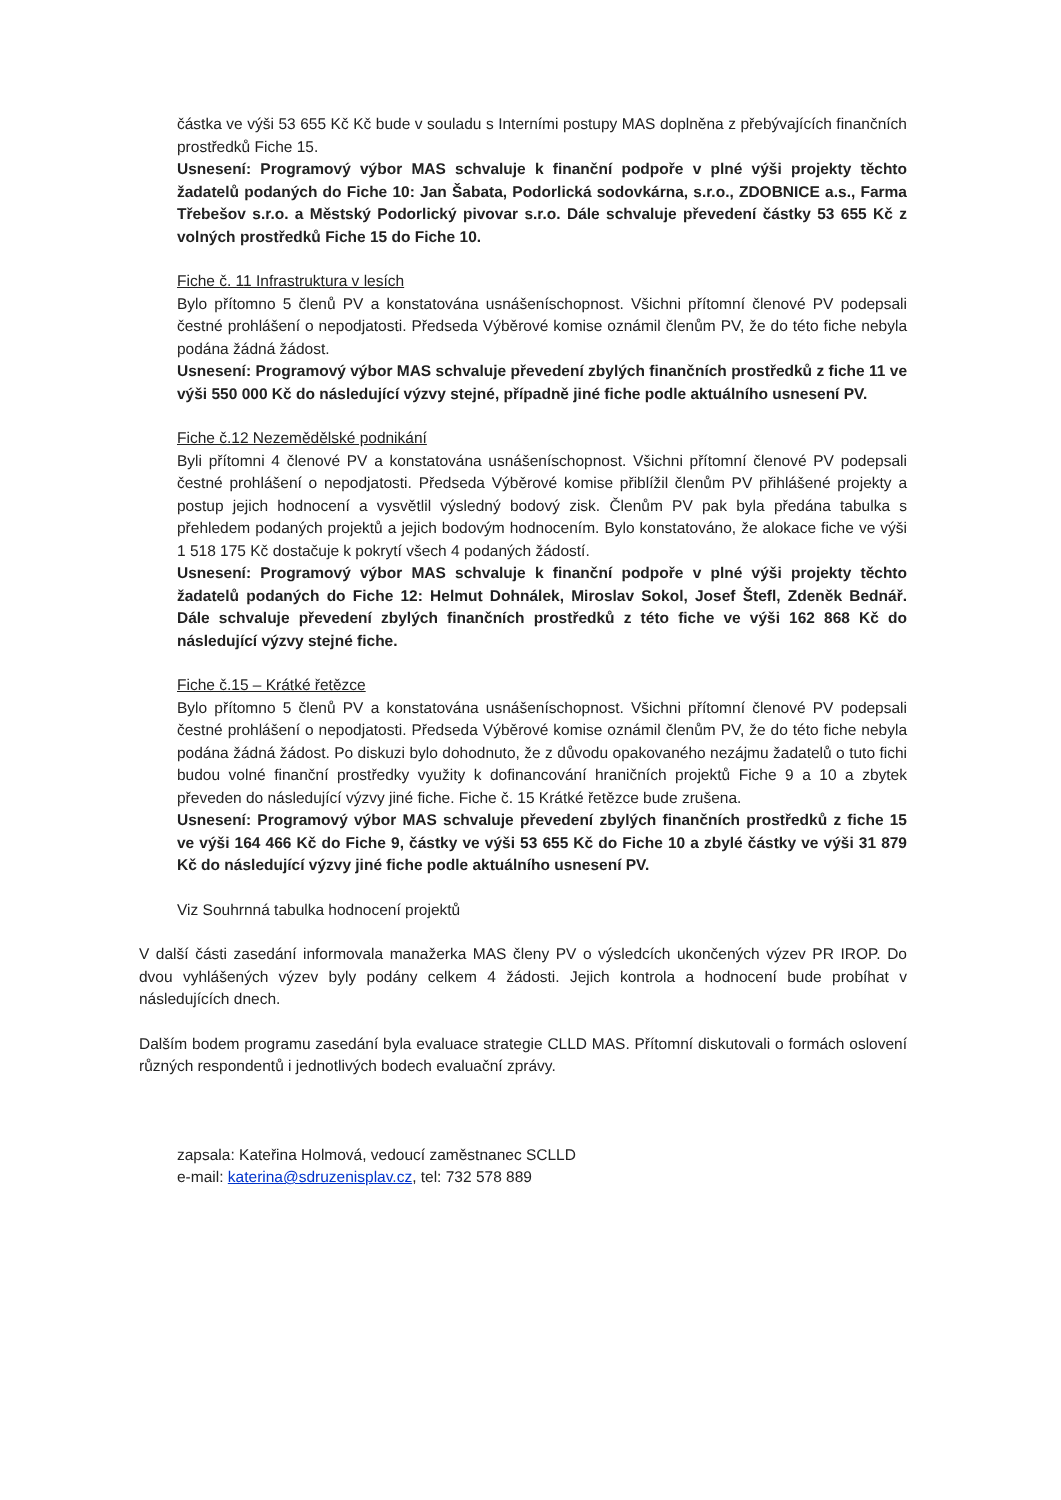částka ve výši 53 655 Kč Kč bude v souladu s Interními postupy MAS doplněna z přebývajících finančních prostředků Fiche 15.
Usnesení: Programový výbor MAS schvaluje k finanční podpoře v plné výši projekty těchto žadatelů podaných do Fiche 10: Jan Šabata, Podorlická sodovkárna, s.r.o., ZDOBNICE a.s., Farma Třebešov s.r.o. a Městský Podorlický pivovar s.r.o. Dále schvaluje převedení částky 53 655 Kč z volných prostředků Fiche 15 do Fiche 10.
Fiche č. 11 Infrastruktura v lesích
Bylo přítomno 5 členů PV a konstatována usnášeníschopnost. Všichni přítomní členové PV podepsali čestné prohlášení o nepodjatosti. Předseda Výběrové komise oznámil členům PV, že do této fiche nebyla podána žádná žádost.
Usnesení: Programový výbor MAS schvaluje převedení zbylých finančních prostředků z fiche 11 ve výši 550 000 Kč do následující výzvy stejné, případně jiné fiche podle aktuálního usnesení PV.
Fiche č.12 Nezemědělské podnikání
Byli přítomni 4 členové PV a konstatována usnášeníschopnost. Všichni přítomní členové PV podepsali čestné prohlášení o nepodjatosti. Předseda Výběrové komise přiblížil členům PV přihlášené projekty a postup jejich hodnocení a vysvětlil výsledný bodový zisk. Členům PV pak byla předána tabulka s přehledem podaných projektů a jejich bodovým hodnocením. Bylo konstatováno, že alokace fiche ve výši 1 518 175 Kč dostačuje k pokrytí všech 4 podaných žádostí.
Usnesení: Programový výbor MAS schvaluje k finanční podpoře v plné výši projekty těchto žadatelů podaných do Fiche 12: Helmut Dohnálek, Miroslav Sokol, Josef Štefl, Zdeněk Bednář. Dále schvaluje převedení zbylých finančních prostředků z této fiche ve výši 162 868 Kč do následující výzvy stejné fiche.
Fiche č.15 – Krátké řetězce
Bylo přítomno 5 členů PV a konstatována usnášeníschopnost. Všichni přítomní členové PV podepsali čestné prohlášení o nepodjatosti. Předseda Výběrové komise oznámil členům PV, že do této fiche nebyla podána žádná žádost. Po diskuzi bylo dohodnuto, že z důvodu opakovaného nezájmu žadatelů o tuto fichi budou volné finanční prostředky využity k dofinancování hraničních projektů Fiche 9 a 10 a zbytek převeden do následující výzvy jiné fiche. Fiche č. 15 Krátké řetězce bude zrušena.
Usnesení: Programový výbor MAS schvaluje převedení zbylých finančních prostředků z fiche 15 ve výši 164 466 Kč do Fiche 9, částky ve výši 53 655 Kč do Fiche 10 a zbylé částky ve výši 31 879 Kč do následující výzvy jiné fiche podle aktuálního usnesení PV.
Viz Souhrnná tabulka hodnocení projektů
V další části zasedání informovala manažerka MAS členy PV o výsledcích ukončených výzev PR IROP. Do dvou vyhlášených výzev byly podány celkem 4 žádosti. Jejich kontrola a hodnocení bude probíhat v následujících dnech.
Dalším bodem programu zasedání byla evaluace strategie CLLD MAS. Přítomní diskutovali o formách oslovení různých respondentů i jednotlivých bodech evaluační zprávy.
zapsala: Kateřina Holmová, vedoucí zaměstnanec SCLLD
e-mail: katerina@sdruzenisplav.cz, tel: 732 578 889